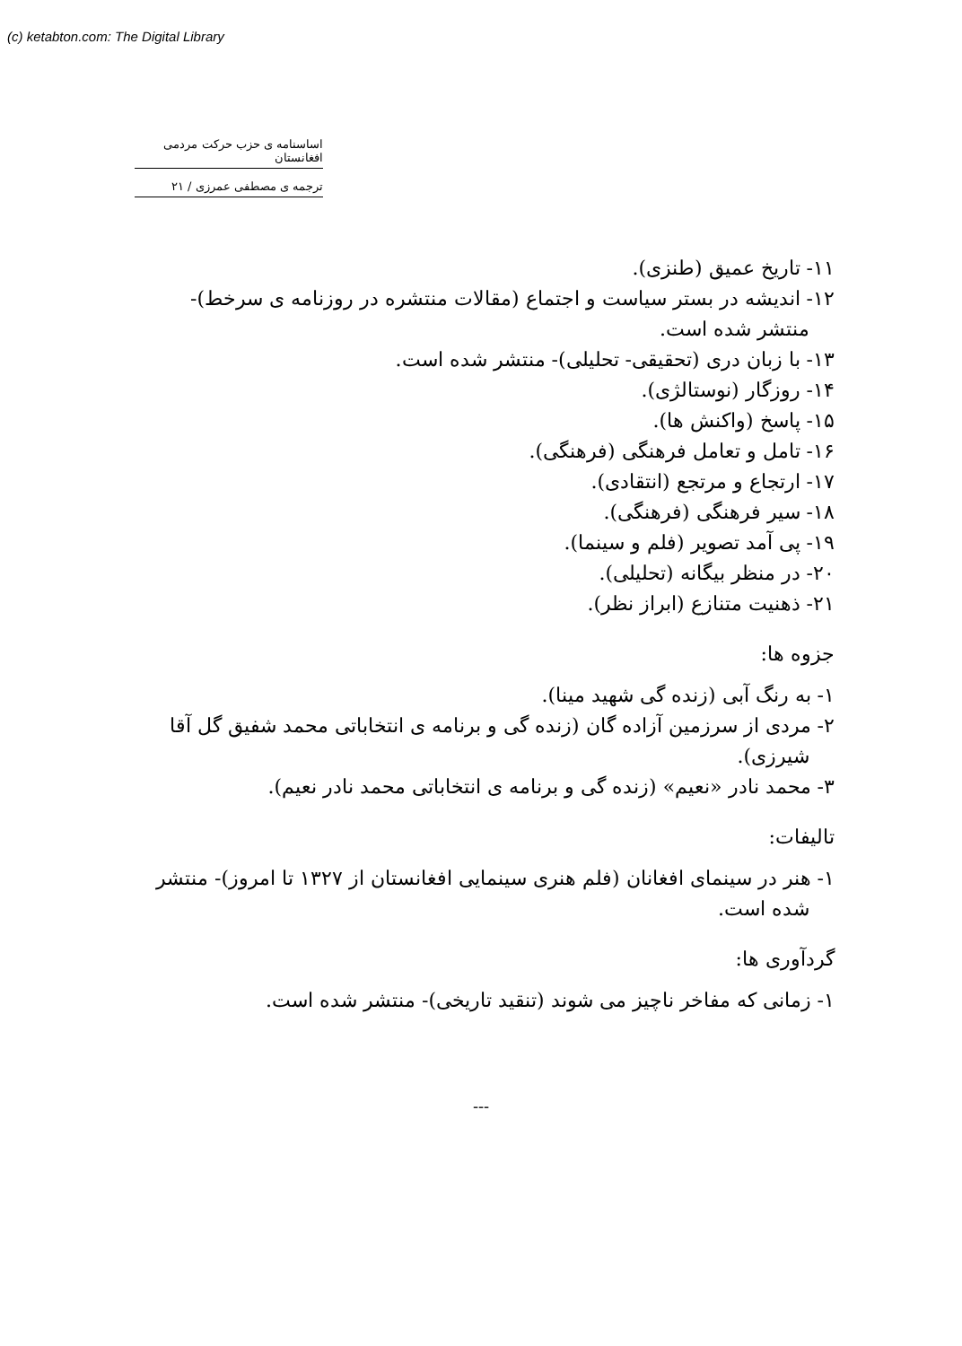(c) ketabton.com: The Digital Library
اساسنامه ی حزب حرکت مردمی افغانستان
ترجمه ی مصطفی عمرزی / ۲۱
۱۱- تاریخ عمیق (طنزی).
۱۲- اندیشه در بستر سیاست و اجتماع (مقالات منتشره در روزنامه ی سرخط)- منتشر شده است.
۱۳- با زبان دری (تحقیقی- تحلیلی)- منتشر شده است.
۱۴- روزگار (نوستالژی).
۱۵- پاسخ (واکنش ها).
۱۶- تامل و تعامل فرهنگی (فرهنگی).
۱۷- ارتجاع و مرتجع (انتقادی).
۱۸- سیر فرهنگی (فرهنگی).
۱۹- پی آمد تصویر (فلم و سینما).
۲۰- در منظر بیگانه (تحلیلی).
۲۱- ذهنیت متنازع (ابراز نظر).
جزوه ها:
۱- به رنگ آبی (زنده گی شهید مینا).
۲- مردی از سرزمین آزاده گان (زنده گی و برنامه ی انتخاباتی محمد شفیق گل آقا شیرزی).
۳- محمد نادر «نعیم» (زنده گی و برنامه ی انتخاباتی محمد نادر نعیم).
تالیفات:
۱- هنر در سینمای افغانان (فلم هنری سینمایی افغانستان از ۱۳۲۷ تا امروز)- منتشر شده است.
گردآوری ها:
۱- زمانی که مفاخر ناچیز می شوند (تنقید تاریخی)- منتشر شده است.
---